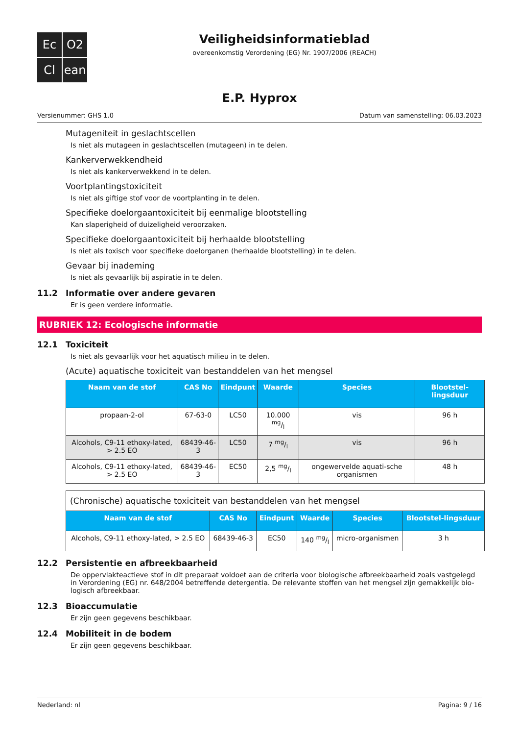Ec
O2
Cl
ean
Veiligheidsinformatieblad
overeenkomstig Verordening (EG) Nr. 1907/2006 (REACH)
E.P. Hyprox
Versienummer: GHS 1.0 Datum van samenstelling: 06.03.2023
Mutageniteit in geslachtscellen
Is niet als mutageen in geslachtscellen (mutageen) in te delen.
Kankerverwekkendheid
Is niet als kankerverwekkend in te delen.
Voortplantingstoxiciteit
Is niet als giftige stof voor de voortplanting in te delen.
Specifieke doelorgaantoxiciteit bij eenmalige blootstelling
Kan slaperigheid of duizeligheid veroorzaken.
Specifieke doelorgaantoxiciteit bij herhaalde blootstelling
Is niet als toxisch voor specifieke doelorganen (herhaalde blootstelling) in te delen.
Gevaar bij inademing
Is niet als gevaarlijk bij aspiratie in te delen.
11.2 Informatie over andere gevaren
Er is geen verdere informatie.
RUBRIEK 12: Ecologische informatie
12.1 Toxiciteit
Is niet als gevaarlijk voor het aquatisch milieu in te delen.
(Acute) aquatische toxiciteit van bestanddelen van het mengsel
| Naam van de stof | CAS No | Eindpunt | Waarde | Species | Blootstel-lingsduur |
| --- | --- | --- | --- | --- | --- |
| propaan-2-ol | 67-63-0 | LC50 | 10.000 mg/l | vis | 96 h |
| Alcohols, C9-11 ethoxy-lated, > 2.5 EO | 68439-46-3 | LC50 | 7 mg/l | vis | 96 h |
| Alcohols, C9-11 ethoxy-lated, > 2.5 EO | 68439-46-3 | EC50 | 2,5 mg/l | ongewervelde aquati-sche organismen | 48 h |
| (Chronische) aquatische toxiciteit van bestanddelen van het mengsel | | | | | |
| Naam van de stof | CAS No | Eindpunt | Waarde | Species | Blootstel-lingsduur |
| Alcohols, C9-11 ethoxy-lated, > 2.5 EO | 68439-46-3 | EC50 | 140 mg/l | micro-organismen | 3 h |
12.2 Persistentie en afbreekbaarheid
De oppervlakteactieve stof in dit preparaat voldoet aan de criteria voor biologische afbreekbaarheid zoals vastgelegd in Verordening (EG) nr. 648/2004 betreffende detergentia. De relevante stoffen van het mengsel zijn gemakkelijk bio-logisch afbreekbaar.
12.3 Bioaccumulatie
Er zijn geen gegevens beschikbaar.
12.4 Mobiliteit in de bodem
Er zijn geen gegevens beschikbaar.
Nederland: nl Pagina: 9 / 16